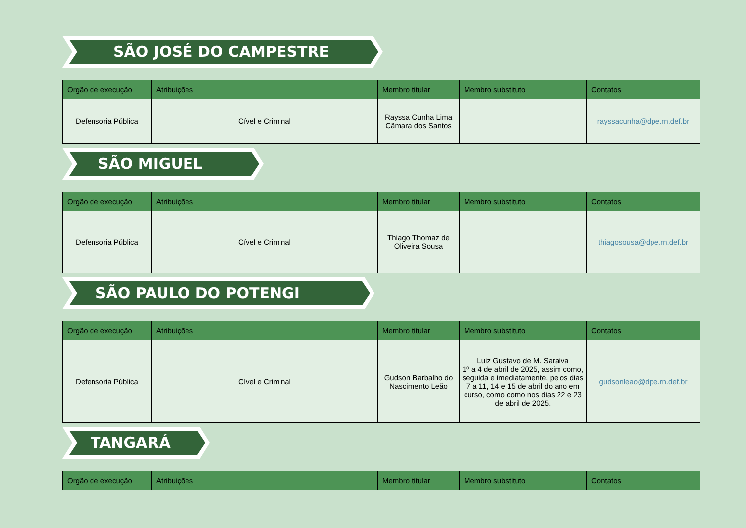SÃO JOSÉ DO CAMPESTRE
| Orgão de execução | Atribuições | Membro titular | Membro substituto | Contatos |
| --- | --- | --- | --- | --- |
| Defensoria Pública | Cível e Criminal | Rayssa Cunha Lima Câmara dos Santos | | rayssacunha@dpe.rn.def.br |
SÃO MIGUEL
| Orgão de execução | Atribuições | Membro titular | Membro substituto | Contatos |
| --- | --- | --- | --- | --- |
| Defensoria Pública | Cível e Criminal | Thiago Thomaz de Oliveira Sousa | | thiagosousa@dpe.rn.def.br |
SÃO PAULO DO POTENGI
| Orgão de execução | Atribuições | Membro titular | Membro substituto | Contatos |
| --- | --- | --- | --- | --- |
| Defensoria Pública | Cível e Criminal | Gudson Barbalho do Nascimento Leão | Luiz Gustavo de M. Saraiva 1º a 4 de abril de 2025, assim como, seguida e imediatamente, pelos dias 7 a 11, 14 e 15 de abril do ano em curso, como como nos dias 22 e 23 de abril de 2025. | gudsonleao@dpe.rn.def.br |
TANGARÁ
| Orgão de execução | Atribuições | Membro titular | Membro substituto | Contatos |
| --- | --- | --- | --- | --- |